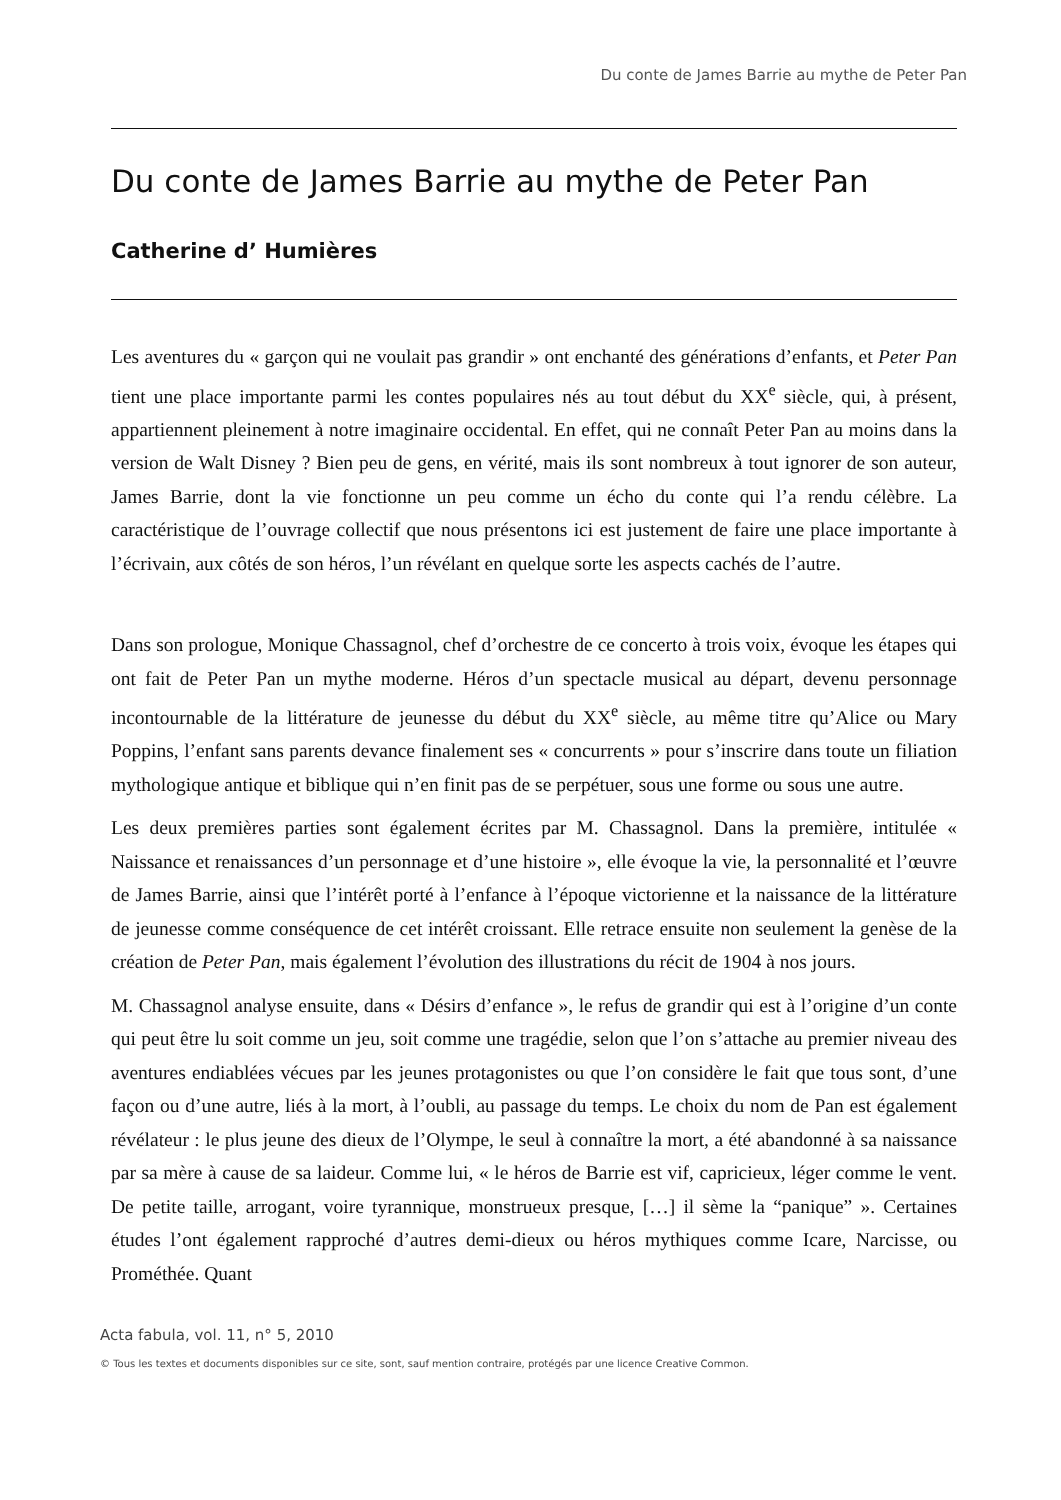Du conte de James Barrie au mythe de Peter Pan
Du conte de James Barrie au mythe de Peter Pan
Catherine d’ Humières
Les aventures du « garçon qui ne voulait pas grandir » ont enchanté des générations d’enfants, et Peter Pan tient une place importante parmi les contes populaires nés au tout début du XX<sup>e</sup> siècle, qui, à présent, appartiennent pleinement à notre imaginaire occidental. En effet, qui ne connaît Peter Pan au moins dans la version de Walt Disney ? Bien peu de gens, en vérité, mais ils sont nombreux à tout ignorer de son auteur, James Barrie, dont la vie fonctionne un peu comme un écho du conte qui l’a rendu célèbre. La caractéristique de l’ouvrage collectif que nous présentons ici est justement de faire une place importante à l’écrivain, aux côtés de son héros, l’un révélant en quelque sorte les aspects cachés de l’autre.
Dans son prologue, Monique Chassagnol, chef d’orchestre de ce concerto à trois voix, évoque les étapes qui ont fait de Peter Pan un mythe moderne. Héros d’un spectacle musical au départ, devenu personnage incontournable de la littérature de jeunesse du début du XX<sup>e</sup> siècle, au même titre qu’Alice ou Mary Poppins, l’enfant sans parents devance finalement ses « concurrents » pour s’inscrire dans toute un filiation mythologique antique et biblique qui n’en finit pas de se perpétuer, sous une forme ou sous une autre.
Les deux premières parties sont également écrites par M. Chassagnol. Dans la première, intitulée « Naissance et renaissances d’un personnage et d’une histoire », elle évoque la vie, la personnalité et l’œuvre de James Barrie, ainsi que l’intérêt porté à l’enfance à l’époque victorienne et la naissance de la littérature de jeunesse comme conséquence de cet intérêt croissant. Elle retrace ensuite non seulement la genèse de la création de Peter Pan, mais également l’évolution des illustrations du récit de 1904 à nos jours.
M. Chassagnol analyse ensuite, dans « Désirs d’enfance », le refus de grandir qui est à l’origine d’un conte qui peut être lu soit comme un jeu, soit comme une tragédie, selon que l’on s’attache au premier niveau des aventures endiablées vécues par les jeunes protagonistes ou que l’on considère le fait que tous sont, d’une façon ou d’une autre, liés à la mort, à l’oubli, au passage du temps. Le choix du nom de Pan est également révélateur : le plus jeune des dieux de l’Olympe, le seul à connaître la mort, a été abandonné à sa naissance par sa mère à cause de sa laideur. Comme lui, « le héros de Barrie est vif, capricieux, léger comme le vent. De petite taille, arrogant, voire tyrannique, monstrueux presque, […] il sème la “panique” ». Certaines études l’ont également rapproché d’autres demi-dieux ou héros mythiques comme Icare, Narcisse, ou Prométhée. Quant
Acta fabula, vol. 11, n° 5, 2010
© Tous les textes et documents disponibles sur ce site, sont, sauf mention contraire, protégés par une licence Creative Common.